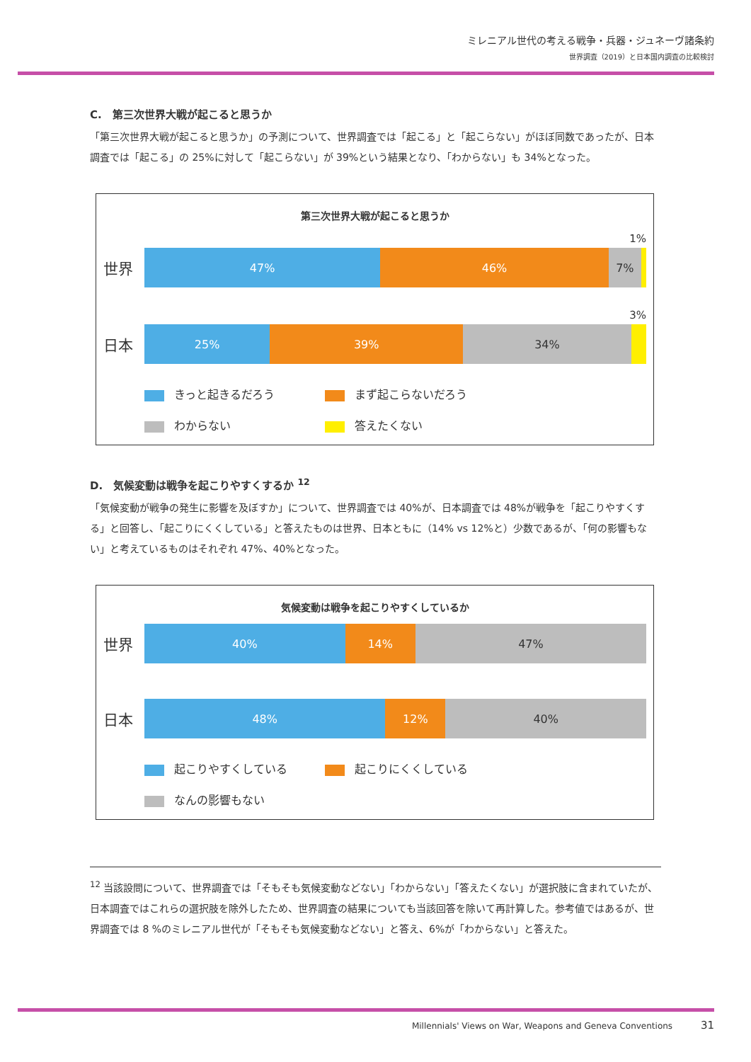ミレニアル世代の考える戦争・兵器・ジュネーヴ諸条約
世界調査（2019）と日本国内調査の比較検討
C.　第三次世界大戦が起こると思うか
「第三次世界大戦が起こると思うか」の予測について、世界調査では「起こる」と「起こらない」がほぼ同数であったが、日本調査では「起こる」の 25%に対して「起こらない」が 39%という結果となり、「わからない」も 34%となった。
第三次世界大戦が起こると思うか
1%
世界
47% 46% 7%
3%
日本
25% 39% 34%
きっと起きるだろう
まず起こらないだろう
わからない
答えたくない
D.　気候変動は戦争を起こりやすくするか <sup>12</sup>
「気候変動が戦争の発生に影響を及ぼすか」について、世界調査では 40%が、日本調査では 48%が戦争を「起こりやすくする」と回答し、「起こりにくくしている」と答えたものは世界、日本ともに（14% vs 12%と）少数であるが、「何の影響もない」と考えているものはそれぞれ 47%、40%となった。
気候変動は戦争を起こりやすくしているか
世界
40% 14% 47%
日本
48% 12% 40%
起こりやすくしている
起こりにくくしている
なんの影響もない
<sup>12</sup> 当該設問について、世界調査では「そもそも気候変動などない」「わからない」「答えたくない」が選択肢に含まれていたが、日本調査ではこれらの選択肢を除外したため、世界調査の結果についても当該回答を除いて再計算した。参考値ではあるが、世界調査では 8 %のミレニアル世代が「そもそも気候変動などない」と答え、6%が「わからない」と答えた。
Millennials' Views on War, Weapons and Geneva Conventions 31